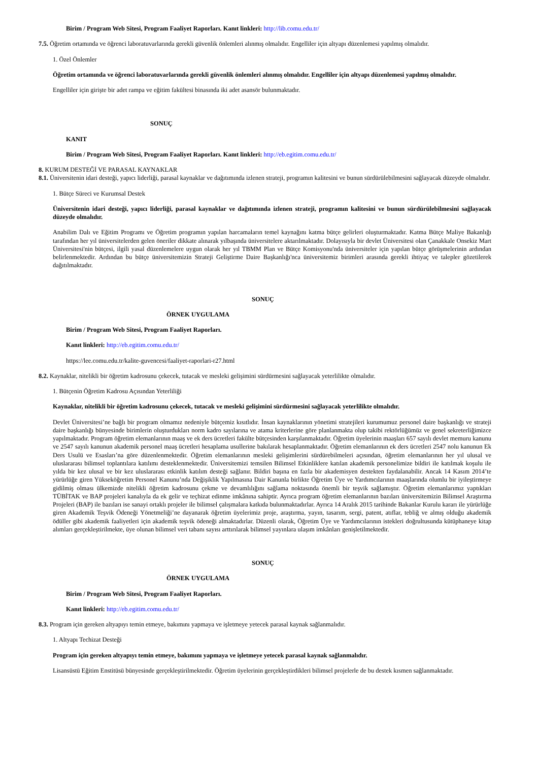Birim / Program Web Sitesi, Program Faaliyet Raporları. Kanıt linkleri: http://lib.comu.edu.tr/
7.5. Öğretim ortamında ve öğrenci laboratuvarlarında gerekli güvenlik önlemleri alınmış olmalıdır. Engelliler için altyapı düzenlemesi yapılmış olmalıdır.
1. Özel Önlemler
Öğretim ortamında ve öğrenci laboratuvarlarında gerekli güvenlik önlemleri alınmış olmalıdır. Engelliler için altyapı düzenlemesi yapılmış olmalıdır.
Engelliler için girişte bir adet rampa ve eğitim fakültesi binasında iki adet asansör bulunmaktadır.
SONUÇ
KANIT
Birim / Program Web Sitesi, Program Faaliyet Raporları. Kanıt linkleri: http://eb.egitim.comu.edu.tr/
8. KURUM DESTEĞİ VE PARASAL KAYNAKLAR
8.1. Üniversitenin idari desteği, yapıcı liderliği, parasal kaynaklar ve dağıtımında izlenen strateji, programın kalitesini ve bunun sürdürülebilmesini sağlayacak düzeyde olmalıdır.
1. Bütçe Süreci ve Kurumsal Destek
Üniversitenin idari desteği, yapıcı liderliği, parasal kaynaklar ve dağıtımında izlenen strateji, programın kalitesini ve bunun sürdürülebilmesini sağlayacak düzeyde olmalıdır.
Anabilim Dalı ve Eğitim Programı ve Öğretim programın yapılan harcamaların temel kaynağını katma bütçe gelirleri oluşturmaktadır. Katma Bütçe Maliye Bakanlığı tarafından her yıl üniversitelerden gelen öneriler dikkate alınarak yılbaşında üniversitelere aktarılmaktadır. Dolayısıyla bir devlet Üniversitesi olan Çanakkale Onsekiz Mart Üniversitesi'nin bütçesi, ilgili yasal düzenlemelere uygun olarak her yıl TBMM Plan ve Bütçe Komisyonu'nda üniversiteler için yapılan bütçe görüşmelerinin ardından belirlenmektedir. Ardından bu bütçe üniversitemizin Strateji Geliştirme Daire Başkanlığı'nca üniversitemiz birimleri arasında gerekli ihtiyaç ve talepler gözetilerek dağıtılmaktadır.
SONUÇ
ÖRNEK UYGULAMA
Birim / Program Web Sitesi, Program Faaliyet Raporları.
Kanıt linkleri: http://eb.egitim.comu.edu.tr/
https://lee.comu.edu.tr/kalite-guvencesi/faaliyet-raporlari-r27.html
8.2. Kaynaklar, nitelikli bir öğretim kadrosunu çekecek, tutacak ve mesleki gelişimini sürdürmesini sağlayacak yeterlilikte olmalıdır.
1. Bütçenin Öğretim Kadrosu Açısından Yeterliliği
Kaynaklar, nitelikli bir öğretim kadrosunu çekecek, tutacak ve mesleki gelişimini sürdürmesini sağlayacak yeterlilikte olmalıdır.
Devlet Üniversitesi’ne bağlı bir program olmamız nedeniyle bütçemiz kısıtlıdır. İnsan kaynaklarının yönetimi stratejileri kurumumuz personel daire başkanlığı ve strateji daire başkanlığı bünyesinde birimlerin oluşturdukları norm kadro sayılarına ve atama kriterlerine göre planlanmakta olup takibi rektörlüğümüz ve genel sekreterliğimizce yapılmaktadır. Program öğretim elemanlarının maaş ve ek ders ücretleri fakülte bütçesinden karşılanmaktadır. Öğretim üyelerinin maaşları 657 sayılı devlet memuru kanunu ve 2547 sayılı kanunun akademik personel maaş ücretleri hesaplama usullerine bakılarak hesaplanmaktadır. Öğretim elemanlarının ek ders ücretleri 2547 nolu kanunun Ek Ders Usulü ve Esasları’na göre düzenlenmektedir. Öğretim elemanlarının mesleki gelişimlerini sürdürebilmeleri açısından, öğretim elemanlarının her yıl ulusal ve uluslararası bilimsel toplantılara katılımı desteklenmektedir. Üniversitemizi temsilen Bilimsel Etkinliklere katılan akademik personelimize bildiri ile katılmak koşulu ile yılda bir kez ulusal ve bir kez uluslararası etkinlik katılım desteği sağlanır. Bildiri başına en fazla bir akademisyen destekten faydalanabilir. Ancak 14 Kasım 2014’te yürürlüğe giren Yükseköğretim Personel Kanunu’nda Değişiklik Yapılmasına Dair Kanunla birlikte Öğretim Üye ve Yardımcılarının maaşlarında olumlu bir iyileştirmeye gidilmiş olması ülkemizde nitelikli öğretim kadrosunu çekme ve devamlılığını sağlama noktasında önemli bir teşvik sağlamıştır. Öğretim elemanlarımız yaptıkları TÜBİTAK ve BAP projeleri kanalıyla da ek gelir ve teçhizat edinme imkânına sahiptir. Ayrıca program öğretim elemanlarının bazıları üniversitemizin Bilimsel Araştırma Projeleri (BAP) ile bazıları ise sanayi ortaklı projeler ile bilimsel çalışmalara katkıda bulunmaktadırlar. Ayrıca 14 Aralık 2015 tarihinde Bakanlar Kurulu kararı ile yürürlüğe giren Akademik Teşvik Ödeneği Yönetmeliği’ne dayanarak öğretim üyelerimiz proje, araştırma, yayın, tasarım, sergi, patent, atıflar, tebliğ ve almış olduğu akademik ödüller gibi akademik faaliyetleri için akademik teşvik ödeneği almaktadırlar. Düzenli olarak, Öğretim Üye ve Yardımcılarının istekleri doğrultusunda kütüphaneye kitap alımları gerçekleştirilmekte, üye olunan bilimsel veri tabanı sayısı arttırılarak bilimsel yayınlara ulaşım imkânları genişletilmektedir.
SONUÇ
ÖRNEK UYGULAMA
Birim / Program Web Sitesi, Program Faaliyet Raporları.
Kanıt linkleri: http://eb.egitim.comu.edu.tr/
8.3. Program için gereken altyapıyı temin etmeye, bakımını yapmaya ve işletmeye yetecek parasal kaynak sağlanmalıdır.
1. Altyapı Techizat Desteği
Program için gereken altyapıyı temin etmeye, bakımını yapmaya ve işletmeye yetecek parasal kaynak sağlanmalıdır.
Lisansüstü Eğitim Enstitüsü bünyesinde gerçekleştirilmektedir. Öğretim üyelerinin gerçekleştirdikleri bilimsel projelerle de bu destek kısmen sağlanmaktadır.